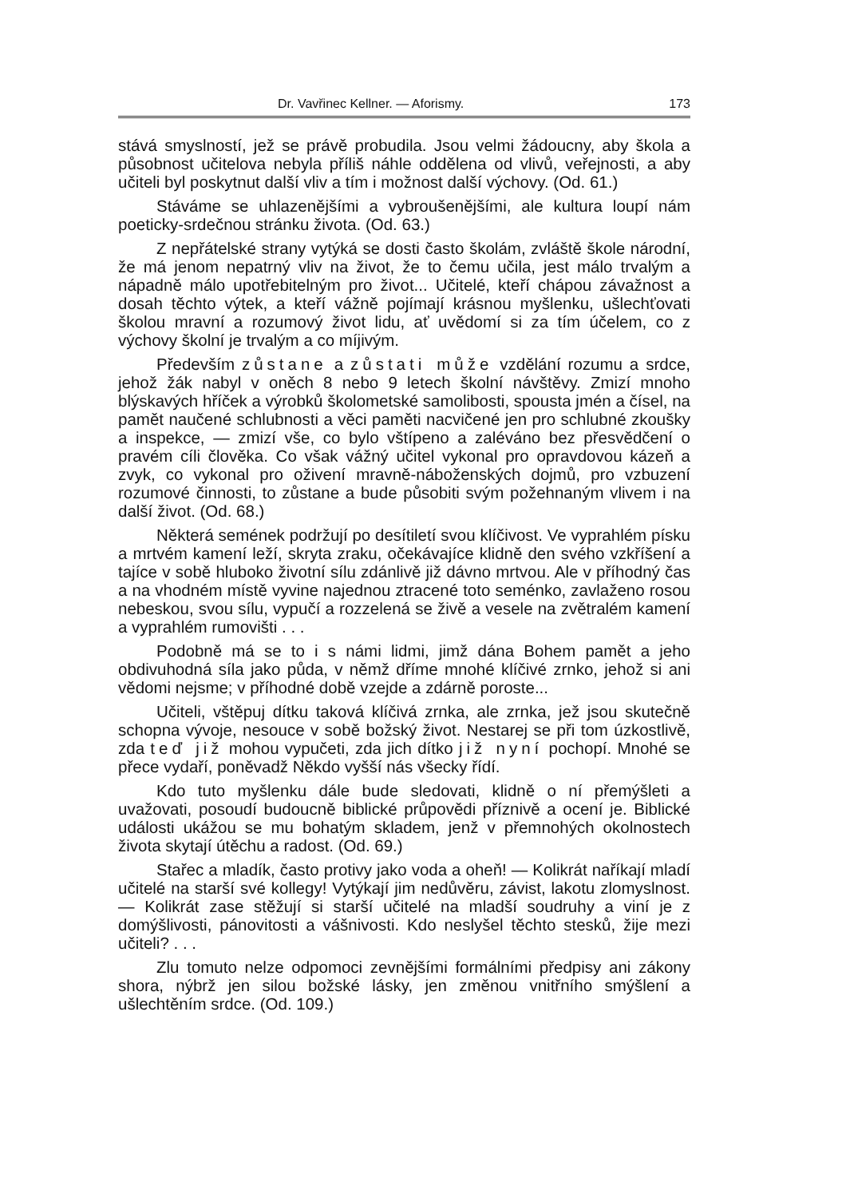Dr. Vavřinec Kellner. — Aforismy. 173
stává smyslností, jež se právě probudila. Jsou velmi žádoucny, aby škola a působnost učitelova nebyla příliš náhle oddělena od vlivů, veřejnosti, a aby učiteli byl poskytnut další vliv a tím i možnost další výchovy. (Od. 61.)
Stáváme se uhlazenějšími a vybroušenějšími, ale kultura loupí nám poeticky-srdečnou stránku života. (Od. 63.)
Z nepřátelské strany vytýká se dosti často školám, zvláště škole národní, že má jenom nepatrný vliv na život, že to čemu učila, jest málo trvalým a nápadně málo upotřebitelným pro život... Učitelé, kteří chápou závažnost a dosah těchto výtek, a kteří vážně pojímají krásnou myšlenku, ušlechťovati školou mravní a rozumový život lidu, ať uvědomí si za tím účelem, co z výchovy školní je trvalým a co míjivým.
Především zůstane a zůstati může vzdělání rozumu a srdce, jehož žák nabyl v oněch 8 nebo 9 letech školní návštěvy. Zmizí mnoho blýskavých hříček a výrobků školometské samolibosti, spousta jmén a čísel, na pamět naučené schlubnosti a věci paměti nacvičené jen pro schlubné zkoušky a inspekce, — zmizí vše, co bylo vštípeno a zaléváno bez přesvědčení o pravém cíli člověka. Co však vážný učitel vykonal pro opravdovou kázeň a zvyk, co vykonal pro oživení mravně-náboženských dojmů, pro vzbuzení rozumové činnosti, to zůstane a bude působiti svým požehnaným vlivem i na další život. (Od. 68.)
Některá semének podržují po desítiletí svou klíčivost. Ve vyprahlém písku a mrtvém kamení leží, skryta zraku, očekávajíce klidně den svého vzkříšení a tajíce v sobě hluboko životní sílu zdánlivě již dávno mrtvou. Ale v příhodný čas a na vhodném místě vyvine najednou ztracené toto seménko, zavlaženo rosou nebeskou, svou sílu, vypučí a rozzelená se živě a vesele na zvětralém kamení a vyprahlém rumovišti . . .
Podobně má se to i s námi lidmi, jimž dána Bohem pamět a jeho obdivuhodná síla jako půda, v němž dříme mnohé klíčivé zrnko, jehož si ani vědomi nejsme; v příhodné době vzejde a zdárně poroste...
Učiteli, vštěpuj dítku taková klíčivá zrnka, ale zrnka, jež jsou skutečně schopna vývoje, nesouce v sobě božský život. Nestarej se při tom úzkostlivě, zda teď již mohou vypučeti, zda jich dítko již nyní pochopí. Mnohé se přece vydaří, poněvadž Někdo vyšší nás všecky řídí.
Kdo tuto myšlenku dále bude sledovati, klidně o ní přemýšleti a uvažovati, posoudí budoucně biblické průpovědi příznivě a ocení je. Biblické události ukážou se mu bohatým skladem, jenž v přemnohých okolnostech života skytají útěchu a radost. (Od. 69.)
Stařec a mladík, často protivy jako voda a oheň! — Kolikrát naříkají mladí učitelé na starší své kollegy! Vytýkají jim nedůvěru, závist, lakotu zlomyslnost. — Kolikrát zase stěžují si starší učitelé na mladší soudruhy a viní je z domýšlivosti, pánovitosti a vášnivosti. Kdo neslyšel těchto stesků, žije mezi učiteli? . . .
Zlu tomuto nelze odpomoci zevnějšími formálními předpisy ani zákony shora, nýbrž jen silou božské lásky, jen změnou vnitřního smýšlení a ušlechtěním srdce. (Od. 109.)